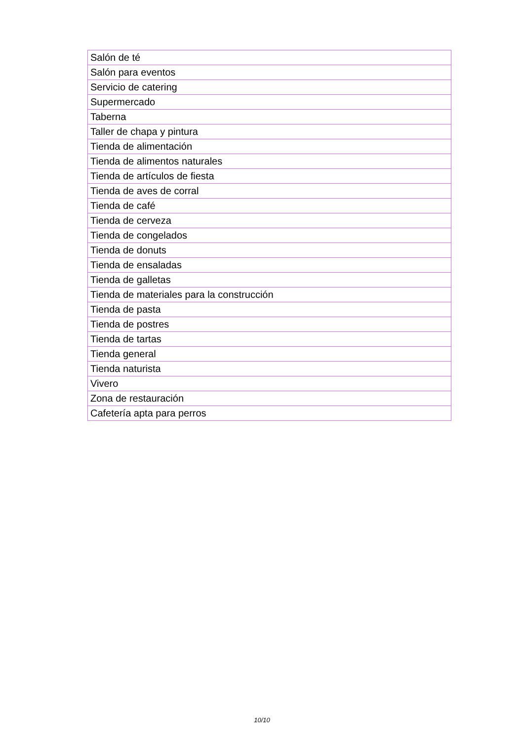| Salón de té |
| Salón para eventos |
| Servicio de catering |
| Supermercado |
| Taberna |
| Taller de chapa y pintura |
| Tienda de alimentación |
| Tienda de alimentos naturales |
| Tienda de artículos de fiesta |
| Tienda de aves de corral |
| Tienda de café |
| Tienda de cerveza |
| Tienda de congelados |
| Tienda de donuts |
| Tienda de ensaladas |
| Tienda de galletas |
| Tienda de materiales para la construcción |
| Tienda de pasta |
| Tienda de postres |
| Tienda de tartas |
| Tienda general |
| Tienda naturista |
| Vivero |
| Zona de restauración |
| Cafetería apta para perros |
10/10